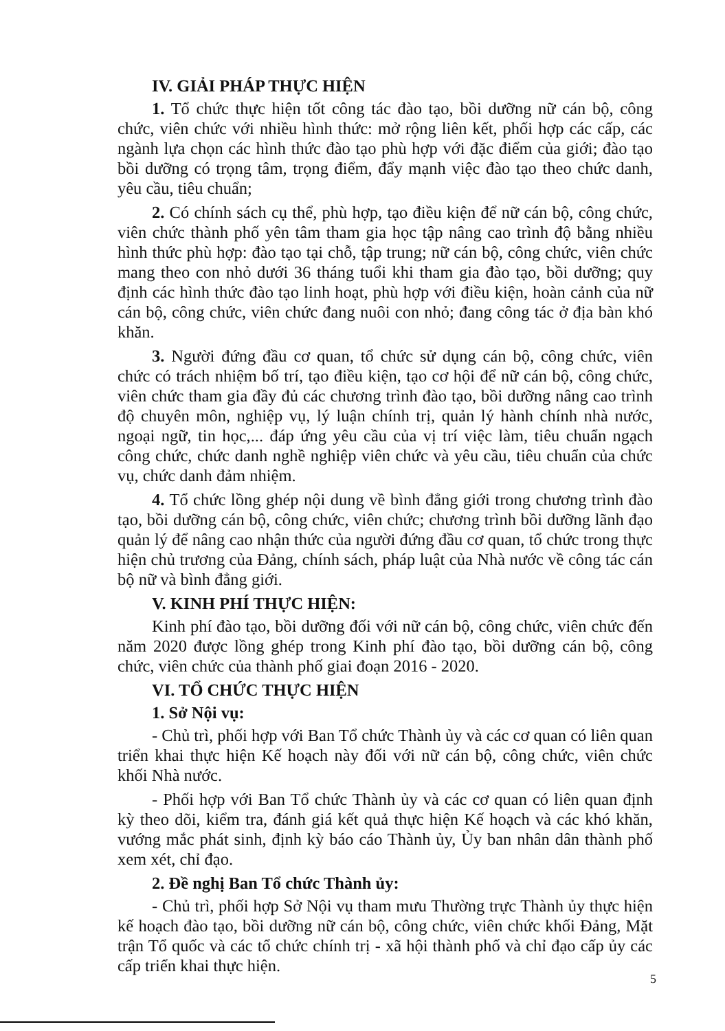IV. GIẢI PHÁP THỰC HIỆN
1. Tổ chức thực hiện tốt công tác đào tạo, bồi dưỡng nữ cán bộ, công chức, viên chức với nhiều hình thức: mở rộng liên kết, phối hợp các cấp, các ngành lựa chọn các hình thức đào tạo phù hợp với đặc điểm của giới; đào tạo bồi dưỡng có trọng tâm, trọng điểm, đẩy mạnh việc đào tạo theo chức danh, yêu cầu, tiêu chuẩn;
2. Có chính sách cụ thể, phù hợp, tạo điều kiện để nữ cán bộ, công chức, viên chức thành phố yên tâm tham gia học tập nâng cao trình độ bằng nhiều hình thức phù hợp: đào tạo tại chỗ, tập trung; nữ cán bộ, công chức, viên chức mang theo con nhỏ dưới 36 tháng tuổi khi tham gia đào tạo, bồi dưỡng; quy định các hình thức đào tạo linh hoạt, phù hợp với điều kiện, hoàn cảnh của nữ cán bộ, công chức, viên chức đang nuôi con nhỏ; đang công tác ở địa bàn khó khăn.
3. Người đứng đầu cơ quan, tổ chức sử dụng cán bộ, công chức, viên chức có trách nhiệm bố trí, tạo điều kiện, tạo cơ hội để nữ cán bộ, công chức, viên chức tham gia đầy đủ các chương trình đào tạo, bồi dưỡng nâng cao trình độ chuyên môn, nghiệp vụ, lý luận chính trị, quản lý hành chính nhà nước, ngoại ngữ, tin học,... đáp ứng yêu cầu của vị trí việc làm, tiêu chuẩn ngạch công chức, chức danh nghề nghiệp viên chức và yêu cầu, tiêu chuẩn của chức vụ, chức danh đảm nhiệm.
4. Tổ chức lồng ghép nội dung về bình đẳng giới trong chương trình đào tạo, bồi dưỡng cán bộ, công chức, viên chức; chương trình bồi dưỡng lãnh đạo quản lý để nâng cao nhận thức của người đứng đầu cơ quan, tổ chức trong thực hiện chủ trương của Đảng, chính sách, pháp luật của Nhà nước về công tác cán bộ nữ và bình đẳng giới.
V. KINH PHÍ THỰC HIỆN:
Kinh phí đào tạo, bồi dưỡng đối với nữ cán bộ, công chức, viên chức đến năm 2020 được lồng ghép trong Kinh phí đào tạo, bồi dưỡng cán bộ, công chức, viên chức của thành phố giai đoạn 2016 - 2020.
VI. TỔ CHỨC THỰC HIỆN
1. Sở Nội vụ:
- Chủ trì, phối hợp với Ban Tổ chức Thành ủy và các cơ quan có liên quan triển khai thực hiện Kế hoạch này đối với nữ cán bộ, công chức, viên chức khối Nhà nước.
- Phối hợp với Ban Tổ chức Thành ủy và các cơ quan có liên quan định kỳ theo dõi, kiểm tra, đánh giá kết quả thực hiện Kế hoạch và các khó khăn, vướng mắc phát sinh, định kỳ báo cáo Thành ủy, Ủy ban nhân dân thành phố xem xét, chỉ đạo.
2. Đề nghị Ban Tổ chức Thành ủy:
- Chủ trì, phối hợp Sở Nội vụ tham mưu Thường trực Thành ủy thực hiện kế hoạch đào tạo, bồi dưỡng nữ cán bộ, công chức, viên chức khối Đảng, Mặt trận Tổ quốc và các tổ chức chính trị - xã hội thành phố và chỉ đạo cấp ủy các cấp triển khai thực hiện.
5